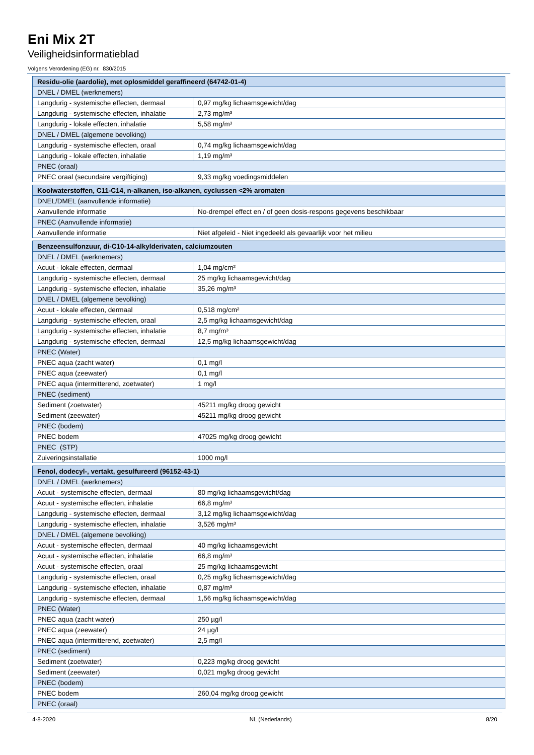Eni Mix 2T
Veiligheidsinformatieblad
Volgens Verordening (EG) nr. 830/2015
| Residu-olie (aardolie), met oplosmiddel geraffineerd (64742-01-4) | |
| DNEL / DMEL (werknemers) | |
| Langdurig - systemische effecten, dermaal | 0,97 mg/kg lichaamsgewicht/dag |
| Langdurig - systemische effecten, inhalatie | 2,73 mg/m³ |
| Langdurig - lokale effecten, inhalatie | 5,58 mg/m³ |
| DNEL / DMEL (algemene bevolking) | |
| Langdurig - systemische effecten, oraal | 0,74 mg/kg lichaamsgewicht/dag |
| Langdurig - lokale effecten, inhalatie | 1,19 mg/m³ |
| PNEC (oraal) | |
| PNEC oraal (secundaire vergiftiging) | 9,33 mg/kg voedingsmiddelen |
| Koolwaterstoffen, C11-C14, n-alkanen, iso-alkanen, cyclussen <2% aromaten | |
| DNEL/DMEL (aanvullende informatie) | |
| Aanvullende informatie | No-drempel effect en / of geen dosis-respons gegevens beschikbaar |
| PNEC (Aanvullende informatie) | |
| Aanvullende informatie | Niet afgeleid - Niet ingedeeld als gevaarlijk voor het milieu |
| Benzeensulfonzuur, di-C10-14-alkylderivaten, calciumzouten | |
| DNEL / DMEL (werknemers) | |
| Acuut - lokale effecten, dermaal | 1,04 mg/cm² |
| Langdurig - systemische effecten, dermaal | 25 mg/kg lichaamsgewicht/dag |
| Langdurig - systemische effecten, inhalatie | 35,26 mg/m³ |
| DNEL / DMEL (algemene bevolking) | |
| Acuut - lokale effecten, dermaal | 0,518 mg/cm² |
| Langdurig - systemische effecten, oraal | 2,5 mg/kg lichaamsgewicht/dag |
| Langdurig - systemische effecten, inhalatie | 8,7 mg/m³ |
| Langdurig - systemische effecten, dermaal | 12,5 mg/kg lichaamsgewicht/dag |
| PNEC (Water) | |
| PNEC aqua (zacht water) | 0,1 mg/l |
| PNEC aqua (zeewater) | 0,1 mg/l |
| PNEC aqua (intermitterend, zoetwater) | 1 mg/l |
| PNEC (sediment) | |
| Sediment (zoetwater) | 45211 mg/kg droog gewicht |
| Sediment (zeewater) | 45211 mg/kg droog gewicht |
| PNEC (bodem) | |
| PNEC bodem | 47025 mg/kg droog gewicht |
| PNEC (STP) | |
| Zuiveringsinstallatie | 1000 mg/l |
| Fenol, dodecyl-, vertakt, gesulfureerd (96152-43-1) | |
| DNEL / DMEL (werknemers) | |
| Acuut - systemische effecten, dermaal | 80 mg/kg lichaamsgewicht/dag |
| Acuut - systemische effecten, inhalatie | 66,8 mg/m³ |
| Langdurig - systemische effecten, dermaal | 3,12 mg/kg lichaamsgewicht/dag |
| Langdurig - systemische effecten, inhalatie | 3,526 mg/m³ |
| DNEL / DMEL (algemene bevolking) | |
| Acuut - systemische effecten, dermaal | 40 mg/kg lichaamsgewicht |
| Acuut - systemische effecten, inhalatie | 66,8 mg/m³ |
| Acuut - systemische effecten, oraal | 25 mg/kg lichaamsgewicht |
| Langdurig - systemische effecten, oraal | 0,25 mg/kg lichaamsgewicht/dag |
| Langdurig - systemische effecten, inhalatie | 0,87 mg/m³ |
| Langdurig - systemische effecten, dermaal | 1,56 mg/kg lichaamsgewicht/dag |
| PNEC (Water) | |
| PNEC aqua (zacht water) | 250 µg/l |
| PNEC aqua (zeewater) | 24 µg/l |
| PNEC aqua (intermitterend, zoetwater) | 2,5 mg/l |
| PNEC (sediment) | |
| Sediment (zoetwater) | 0,223 mg/kg droog gewicht |
| Sediment (zeewater) | 0,021 mg/kg droog gewicht |
| PNEC (bodem) | |
| PNEC bodem | 260,04 mg/kg droog gewicht |
| PNEC (oraal) | |
4-8-2020 NL (Nederlands) 8/20